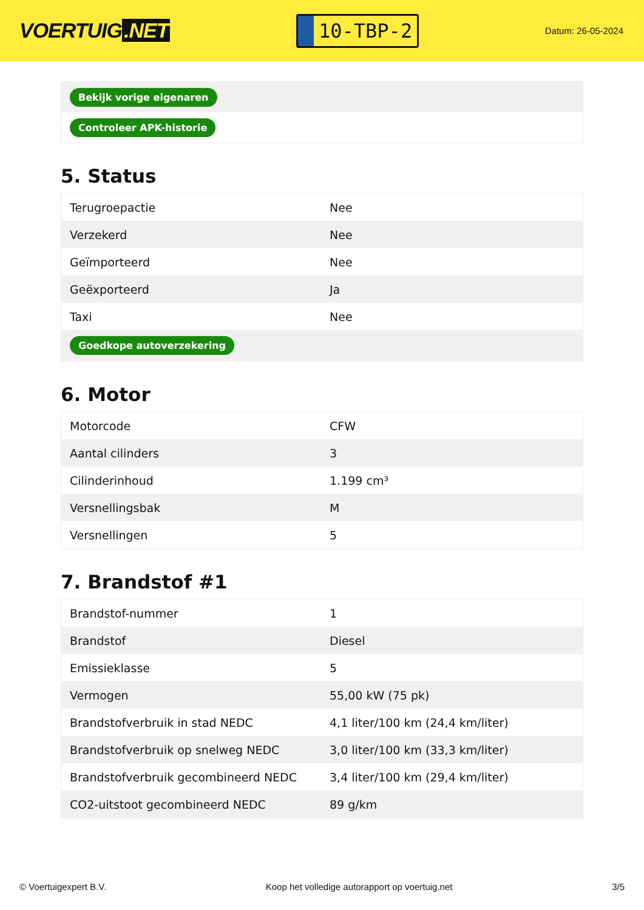VOERTUIG.NET
10-TBP-2
Datum: 26-05-2024
| Bekijk vorige eigenaren |
| Controleer APK-historie |
5. Status
| Terugroepactie | Nee |
| Verzekerd | Nee |
| Geïmporteerd | Nee |
| Geëxporteerd | Ja |
| Taxi | Nee |
| Goedkope autoverzekering | |
6. Motor
| Motorcode | CFW |
| Aantal cilinders | 3 |
| Cilinderinhoud | 1.199 cm³ |
| Versnellingsbak | M |
| Versnellingen | 5 |
7. Brandstof #1
| Brandstof-nummer | 1 |
| Brandstof | Diesel |
| Emissieklasse | 5 |
| Vermogen | 55,00 kW (75 pk) |
| Brandstofverbruik in stad NEDC | 4,1 liter/100 km (24,4 km/liter) |
| Brandstofverbruik op snelweg NEDC | 3,0 liter/100 km (33,3 km/liter) |
| Brandstofverbruik gecombineerd NEDC | 3,4 liter/100 km (29,4 km/liter) |
| CO2-uitstoot gecombineerd NEDC | 89 g/km |
© Voertuigexpert B.V. Koop het volledige autorapport op voertuig.net 3/5